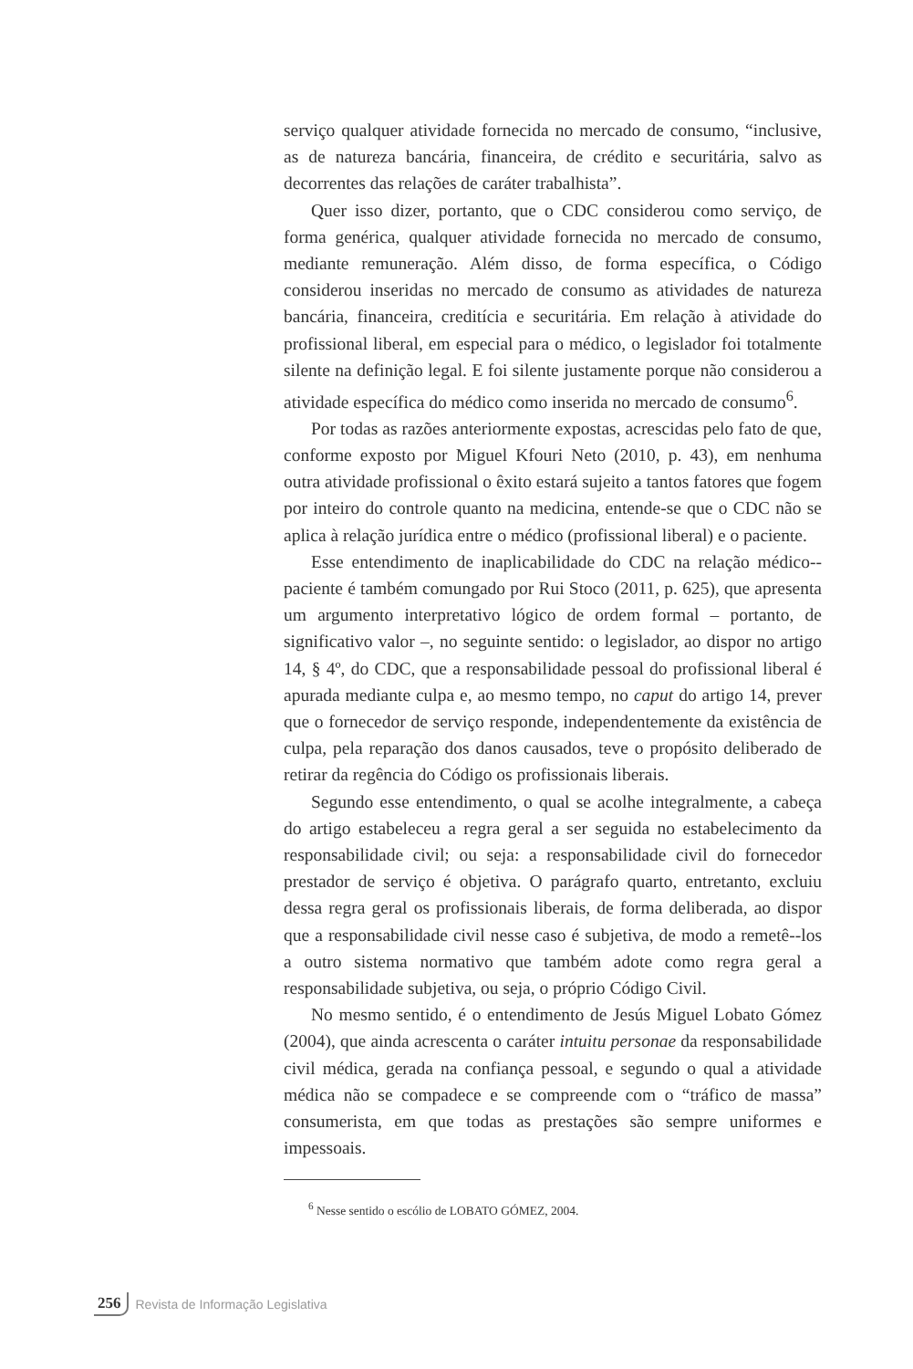serviço qualquer atividade fornecida no mercado de consumo, “inclusive, as de natureza bancária, financeira, de crédito e securitária, salvo as decorrentes das relações de caráter trabalhista”.
Quer isso dizer, portanto, que o CDC considerou como serviço, de forma genérica, qualquer atividade fornecida no mercado de consumo, mediante remuneração. Além disso, de forma específica, o Código considerou inseridas no mercado de consumo as atividades de natureza bancária, financeira, creditícia e securitária. Em relação à atividade do profissional liberal, em especial para o médico, o legislador foi totalmente silente na definição legal. E foi silente justamente porque não considerou a atividade específica do médico como inserida no mercado de consumo<sup>6</sup>.
Por todas as razões anteriormente expostas, acrescidas pelo fato de que, conforme exposto por Miguel Kfouri Neto (2010, p. 43), em nenhuma outra atividade profissional o êxito estará sujeito a tantos fatores que fogem por inteiro do controle quanto na medicina, entende-se que o CDC não se aplica à relação jurídica entre o médico (profissional liberal) e o paciente.
Esse entendimento de inaplicabilidade do CDC na relação médico--paciente é também comungado por Rui Stoco (2011, p. 625), que apresenta um argumento interpretativo lógico de ordem formal – portanto, de significativo valor –, no seguinte sentido: o legislador, ao dispor no artigo 14, § 4º, do CDC, que a responsabilidade pessoal do profissional liberal é apurada mediante culpa e, ao mesmo tempo, no caput do artigo 14, prever que o fornecedor de serviço responde, independentemente da existência de culpa, pela reparação dos danos causados, teve o propósito deliberado de retirar da regência do Código os profissionais liberais.
Segundo esse entendimento, o qual se acolhe integralmente, a cabeça do artigo estabeleceu a regra geral a ser seguida no estabelecimento da responsabilidade civil; ou seja: a responsabilidade civil do fornecedor prestador de serviço é objetiva. O parágrafo quarto, entretanto, excluiu dessa regra geral os profissionais liberais, de forma deliberada, ao dispor que a responsabilidade civil nesse caso é subjetiva, de modo a remetê--los a outro sistema normativo que também adote como regra geral a responsabilidade subjetiva, ou seja, o próprio Código Civil.
No mesmo sentido, é o entendimento de Jesús Miguel Lobato Gómez (2004), que ainda acrescenta o caráter intuitu personae da responsabilidade civil médica, gerada na confiança pessoal, e segundo o qual a atividade médica não se compadece e se compreende com o “tráfico de massa” consumerista, em que todas as prestações são sempre uniformes e impessoais.
<sup>6</sup> Nesse sentido o escólio de LOBATO GÓMEZ, 2004.
256 Revista de Informação Legislativa